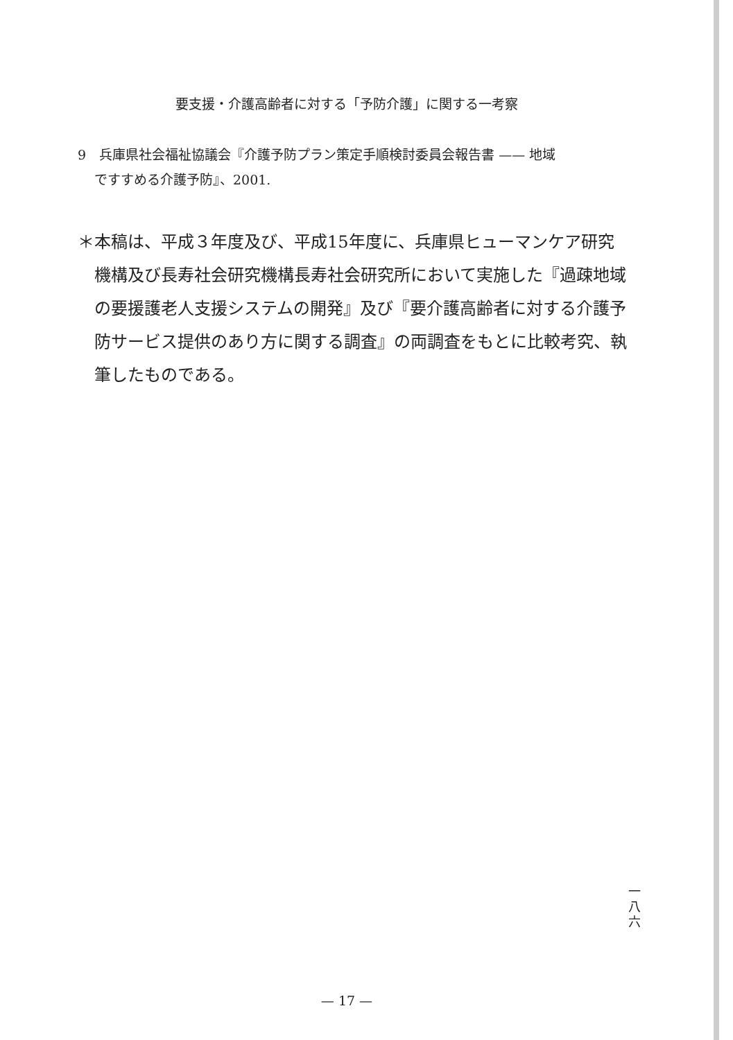要支援・介護高齢者に対する「予防介護」に関する一考察
9　兵庫県社会福祉協議会『介護予防プラン策定手順検討委員会報告書 —— 地域
ですすめる介護予防』、2001.
＊本稿は、平成３年度及び、平成15年度に、兵庫県ヒューマンケア研究
機構及び長寿社会研究機構長寿社会研究所において実施した『過疎地域の要援護老人支援システムの開発』及び『要介護高齢者に対する介護予防サービス提供のあり方に関する調査』の両調査をもとに比較考究、執筆したものである。
一
八
六
— 17 —